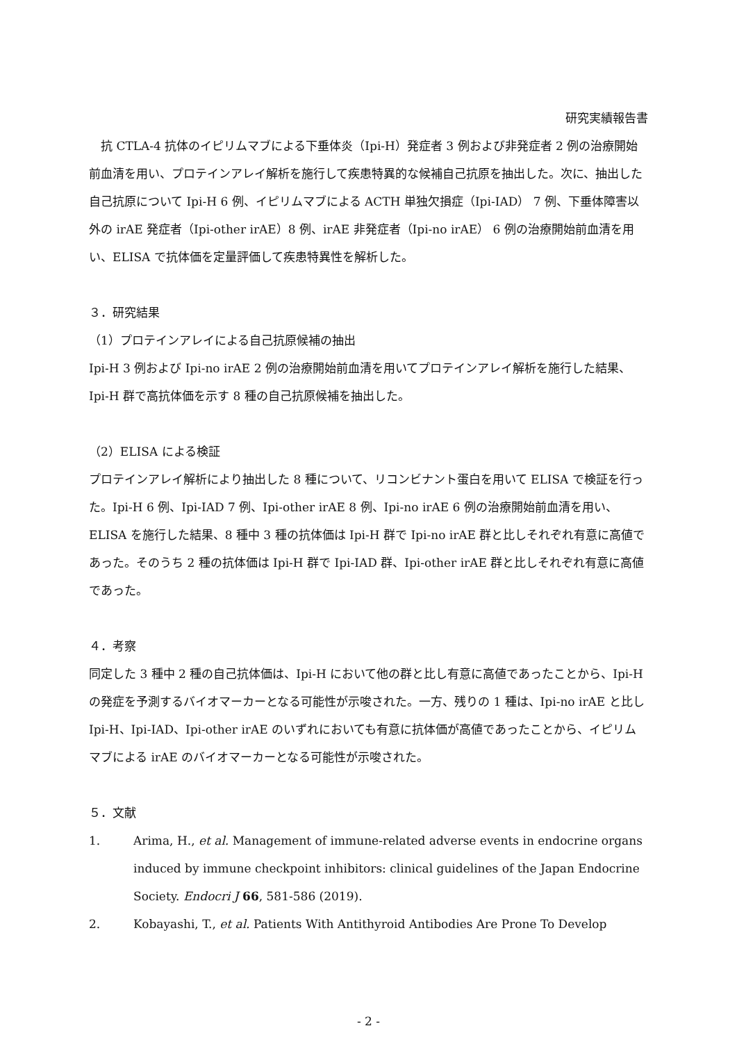研究実績報告書
　抗 CTLA-4 抗体のイピリムマブによる下垂体炎（Ipi-H）発症者 3 例および非発症者 2 例の治療開始前血清を用い、プロテインアレイ解析を施行して疾患特異的な候補自己抗原を抽出した。次に、抽出した自己抗原について Ipi-H 6 例、イピリムマブによる ACTH 単独欠損症（Ipi-IAD） 7 例、下垂体障害以外の irAE 発症者（Ipi-other irAE）8 例、irAE 非発症者（Ipi-no irAE） 6 例の治療開始前血清を用い、ELISA で抗体価を定量評価して疾患特異性を解析した。
３．研究結果
（1）プロテインアレイによる自己抗原候補の抽出
Ipi-H 3 例および Ipi-no irAE 2 例の治療開始前血清を用いてプロテインアレイ解析を施行した結果、Ipi-H 群で高抗体価を示す 8 種の自己抗原候補を抽出した。
（2）ELISA による検証
プロテインアレイ解析により抽出した 8 種について、リコンビナント蛋白を用いて ELISA で検証を行った。Ipi-H 6 例、Ipi-IAD 7 例、Ipi-other irAE 8 例、Ipi-no irAE 6 例の治療開始前血清を用い、ELISA を施行した結果、8 種中 3 種の抗体価は Ipi-H 群で Ipi-no irAE 群と比しそれぞれ有意に高値であった。そのうち 2 種の抗体価は Ipi-H 群で Ipi-IAD 群、Ipi-other irAE 群と比しそれぞれ有意に高値であった。
４．考察
同定した 3 種中 2 種の自己抗体価は、Ipi-H において他の群と比し有意に高値であったことから、Ipi-H の発症を予測するバイオマーカーとなる可能性が示唆された。一方、残りの 1 種は、Ipi-no irAE と比し Ipi-H、Ipi-IAD、Ipi-other irAE のいずれにおいても有意に抗体価が高値であったことから、イピリムマブによる irAE のバイオマーカーとなる可能性が示唆された。
５．文献
1. Arima, H., et al. Management of immune-related adverse events in endocrine organs induced by immune checkpoint inhibitors: clinical guidelines of the Japan Endocrine Society. Endocri J 66, 581-586 (2019).
2. Kobayashi, T., et al. Patients With Antithyroid Antibodies Are Prone To Develop
- 2 -